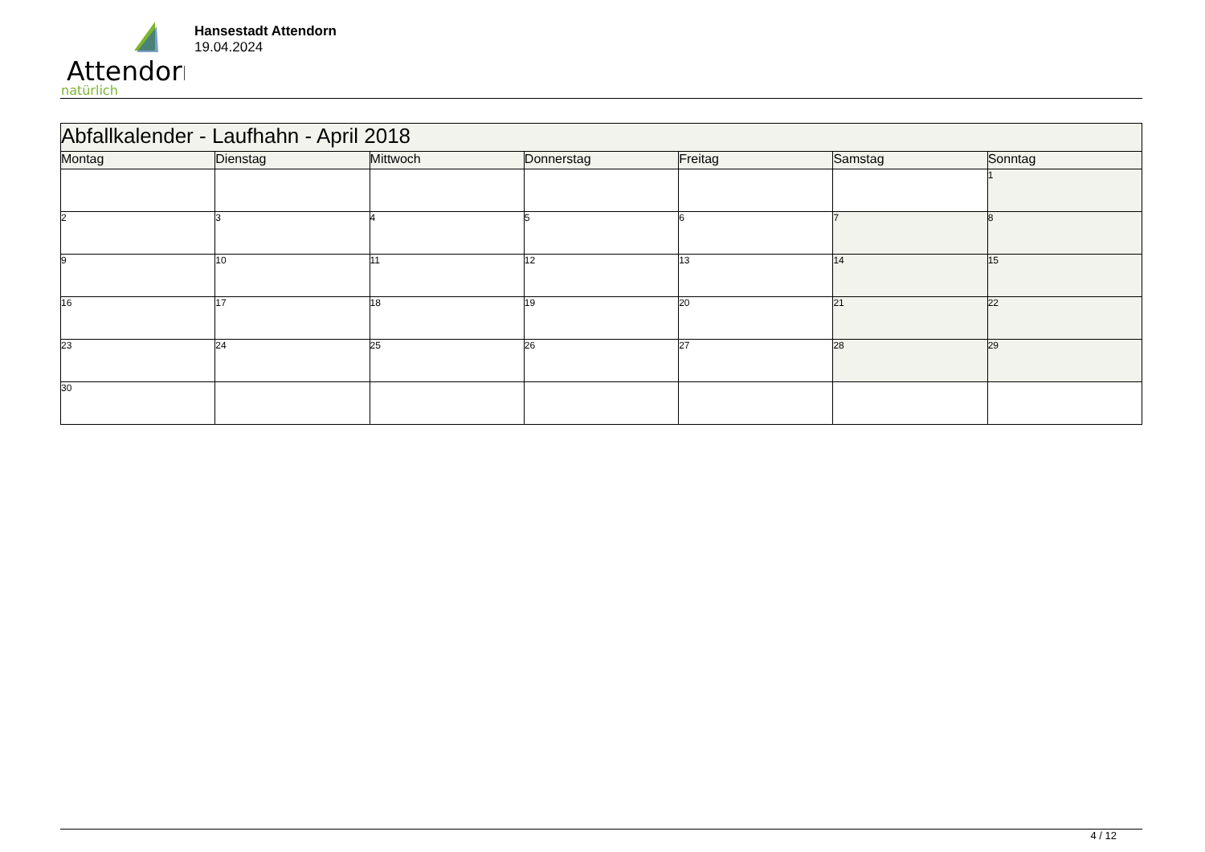Attendorn
natürlich
Hansestadt Attendorn
19.04.2024
| Abfallkalender - Laufhahn - April 2018 | | | | | | |
| Montag | Dienstag | Mittwoch | Donnerstag | Freitag | Samstag | Sonntag |
| | | | | | | 1 |
| 2 | 3 | 4 | 5 | 6 | 7 | 8 |
| 9 | 10 | 11 | 12 | 13 | 14 | 15 |
| 16 | 17 | 18 | 19 | 20 | 21 | 22 |
| 23 | 24 | 25 | 26 | 27 | 28 | 29 |
| 30 | | | | | | |
4 / 12